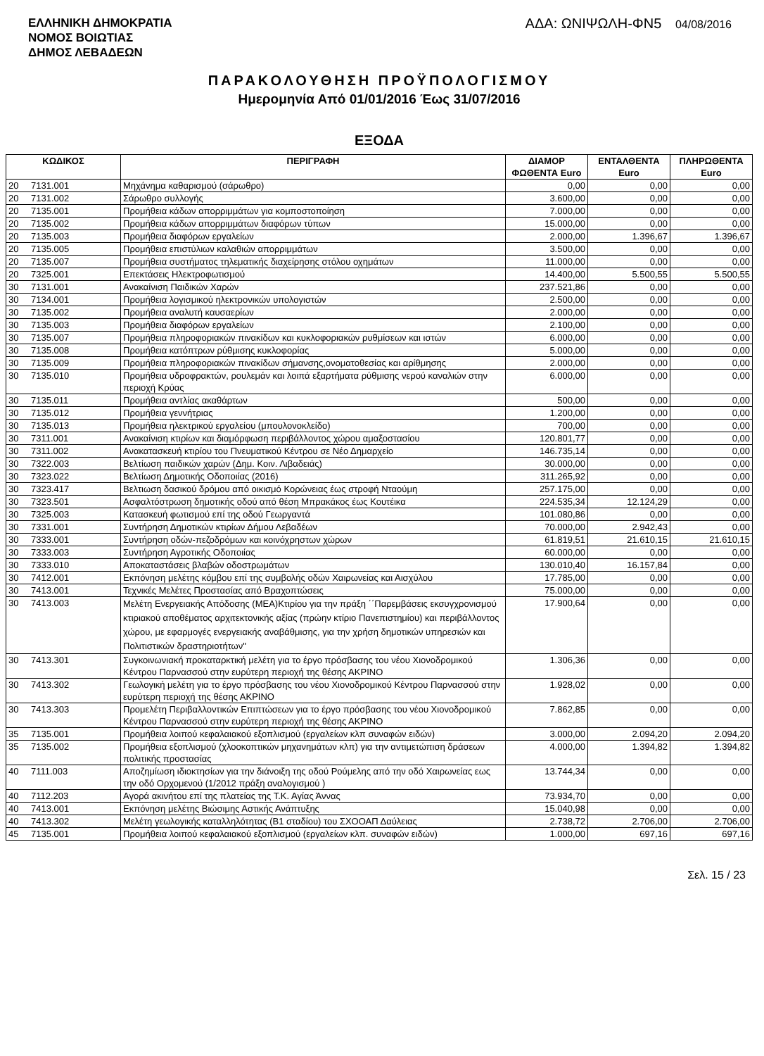ΕΛΛΗΝΙΚΗ ΔΗΜΟΚΡΑΤΙΑ
ΝΟΜΟΣ ΒΟΙΩΤΙΑΣ
ΔΗΜΟΣ ΛΕΒΑΔΕΩΝ
ΑΔΑ: ΩΝΙΨΩΛΗ-ΦΝ5 04/08/2016
ΠΑΡΑΚΟΛΟΥΘΗΣΗ ΠΡΟΫΠΟΛΟΓΙΣΜΟΥ
Ημερομηνία Από 01/01/2016 Έως 31/07/2016
ΕΞΟΔΑ
| ΚΩΔΙΚΟΣ | | ΠΕΡΙΓΡΑΦΗ | ΔΙΑΜΟΡ ΦΩΘΕΝΤΑ Euro | ΕΝΤΑΛΘΕΝΤΑ Euro | ΠΛΗΡΩΘΕΝΤΑ Euro |
| --- | --- | --- | --- | --- | --- |
| 20 | 7131.001 | Μηχάνημα καθαρισμού (σάρωθρο) | 0,00 | 0,00 | 0,00 |
| 20 | 7131.002 | Σάρωθρο συλλογής | 3.600,00 | 0,00 | 0,00 |
| 20 | 7135.001 | Προμήθεια κάδων απορριμμάτων για κομποστοποίηση | 7.000,00 | 0,00 | 0,00 |
| 20 | 7135.002 | Προμήθεια κάδων απορριμμάτων διαφόρων τύπων | 15.000,00 | 0,00 | 0,00 |
| 20 | 7135.003 | Προμήθεια διαφόρων εργαλείων | 2.000,00 | 1.396,67 | 1.396,67 |
| 20 | 7135.005 | Προμήθεια επιστύλιων καλαθιών απορριμμάτων | 3.500,00 | 0,00 | 0,00 |
| 20 | 7135.007 | Προμήθεια συστήματος τηλεματικής διαχείρησης στόλου οχημάτων | 11.000,00 | 0,00 | 0,00 |
| 20 | 7325.001 | Επεκτάσεις Ηλεκτροφωτισμού | 14.400,00 | 5.500,55 | 5.500,55 |
| 30 | 7131.001 | Ανακαίνιση Παιδικών Χαρών | 237.521,86 | 0,00 | 0,00 |
| 30 | 7134.001 | Προμήθεια λογισμικού ηλεκτρονικών υπολογιστών | 2.500,00 | 0,00 | 0,00 |
| 30 | 7135.002 | Προμήθεια αναλυτή καυσαερίων | 2.000,00 | 0,00 | 0,00 |
| 30 | 7135.003 | Προμήθεια διαφόρων εργαλείων | 2.100,00 | 0,00 | 0,00 |
| 30 | 7135.007 | Προμήθεια πληροφοριακών πινακίδων και κυκλοφοριακών ρυθμίσεων και ιστών | 6.000,00 | 0,00 | 0,00 |
| 30 | 7135.008 | Προμήθεια κατόπτρων ρύθμισης κυκλοφορίας | 5.000,00 | 0,00 | 0,00 |
| 30 | 7135.009 | Προμήθεια πληροφοριακών πινακίδων σήμανσης,ονοματοθεσίας και αρίθμησης | 2.000,00 | 0,00 | 0,00 |
| 30 | 7135.010 | Προμήθεια υδροφρακτών, ρουλεμάν και λοιπά εξαρτήματα ρύθμισης νερού καναλιών στην περιοχή Κρύας | 6.000,00 | 0,00 | 0,00 |
| 30 | 7135.011 | Προμήθεια αντλίας ακαθάρτων | 500,00 | 0,00 | 0,00 |
| 30 | 7135.012 | Προμήθεια γεννήτριας | 1.200,00 | 0,00 | 0,00 |
| 30 | 7135.013 | Προμήθεια ηλεκτρικού εργαλείου (μπουλονοκλείδο) | 700,00 | 0,00 | 0,00 |
| 30 | 7311.001 | Ανακαίνιση κτιρίων και διαμόρφωση περιβάλλοντος χώρου αμαξοστασίου | 120.801,77 | 0,00 | 0,00 |
| 30 | 7311.002 | Ανακατασκευή κτιρίου του Πνευματικού Κέντρου σε Νέο Δημαρχείο | 146.735,14 | 0,00 | 0,00 |
| 30 | 7322.003 | Βελτίωση παιδικών χαρών (Δημ. Κοιν. Λιβαδειάς) | 30.000,00 | 0,00 | 0,00 |
| 30 | 7323.022 | Βελτίωση Δημοτικής Οδοποιίας (2016) | 311.265,92 | 0,00 | 0,00 |
| 30 | 7323.417 | Βελτιωση δασικού δρόμου από οικισμό Κορώνειας έως στροφή Νταούμη | 257.175,00 | 0,00 | 0,00 |
| 30 | 7323.501 | Ασφαλτόστρωση δημοτικής οδού από θέση Μπρακάκος έως Κουτέικα | 224.535,34 | 12.124,29 | 0,00 |
| 30 | 7325.003 | Κατασκευή φωτισμού επί της οδού Γεωργαντά | 101.080,86 | 0,00 | 0,00 |
| 30 | 7331.001 | Συντήρηση Δημοτικών κτιρίων Δήμου Λεβαδέων | 70.000,00 | 2.942,43 | 0,00 |
| 30 | 7333.001 | Συντήρηση οδών-πεζοδρόμων και κοινόχρηστων χώρων | 61.819,51 | 21.610,15 | 21.610,15 |
| 30 | 7333.003 | Συντήρηση Αγροτικής Οδοποιίας | 60.000,00 | 0,00 | 0,00 |
| 30 | 7333.010 | Αποκαταστάσεις βλαβών οδοστρωμάτων | 130.010,40 | 16.157,84 | 0,00 |
| 30 | 7412.001 | Εκπόνηση μελέτης κόμβου επί της συμβολής οδών Χαιρωνείας και Αισχύλου | 17.785,00 | 0,00 | 0,00 |
| 30 | 7413.001 | Τεχνικές Μελέτες Προστασίας από Βραχοπτώσεις | 75.000,00 | 0,00 | 0,00 |
| 30 | 7413.003 | Μελέτη Ενεργειακής Απόδοσης (ΜΕΑ)Κτιρίου για την πράξη ΄΄Παρεμβάσεις εκσυγχρονισμού κτιριακού αποθέματος αρχιτεκτονικής αξίας (πρώην κτίριο Πανεπιστημίου) και περιβάλλοντος χώρου, με εφαρμογές ενεργειακής αναβάθμισης, για την χρήση δημοτικών υπηρεσιών και Πολιτιστικών δραστηριοτήτων" | 17.900,64 | 0,00 | 0,00 |
| 30 | 7413.301 | Συγκοινωνιακή προκαταρκτική μελέτη για το έργο πρόσβασης του νέου Χιονοδρομικού Κέντρου Παρνασσού στην ευρύτερη περιοχή της θέσης ΑΚΡΙΝΟ | 1.306,36 | 0,00 | 0,00 |
| 30 | 7413.302 | Γεωλογική μελέτη για το έργο πρόσβασης του νέου Χιονοδρομικού Κέντρου Παρνασσού στην ευρύτερη περιοχή της θέσης ΑΚΡΙΝΟ | 1.928,02 | 0,00 | 0,00 |
| 30 | 7413.303 | Προμελέτη Περιβαλλοντικών Επιπτώσεων για το έργο πρόσβασης του νέου Χιονοδρομικού Κέντρου Παρνασσού στην ευρύτερη περιοχή της θέσης ΑΚΡΙΝΟ | 7.862,85 | 0,00 | 0,00 |
| 35 | 7135.001 | Προμήθεια λοιπού κεφαλαιακού εξοπλισμού (εργαλείων κλπ συναφών ειδών) | 3.000,00 | 2.094,20 | 2.094,20 |
| 35 | 7135.002 | Προμήθεια εξοπλισμού (χλοοκοπτικών μηχανημάτων κλπ) για την αντιμετώπιση δράσεων πολιτικής προστασίας | 4.000,00 | 1.394,82 | 1.394,82 |
| 40 | 7111.003 | Αποζημίωση ιδιοκτησίων για την διάνοιξη της οδού Ρούμελης από την οδό Χαιρωνείας εως την οδό Ορχομενού (1/2012 πράξη αναλογισμού ) | 13.744,34 | 0,00 | 0,00 |
| 40 | 7112.203 | Αγορά ακινήτου επί της πλατείας της Τ.Κ. Αγίας Άννας | 73.934,70 | 0,00 | 0,00 |
| 40 | 7413.001 | Εκπόνηση μελέτης Βιώσιμης Αστικής Ανάπτυξης | 15.040,98 | 0,00 | 0,00 |
| 40 | 7413.302 | Μελέτη γεωλογικής καταλληλότητας (Β1 σταδίου) του ΣΧΟΟΑΠ Δαύλειας | 2.738,72 | 2.706,00 | 2.706,00 |
| 45 | 7135.001 | Προμήθεια λοιπού κεφαλαιακού εξοπλισμού (εργαλείων κλπ. συναφών ειδών) | 1.000,00 | 697,16 | 697,16 |
Σελ. 15 / 23